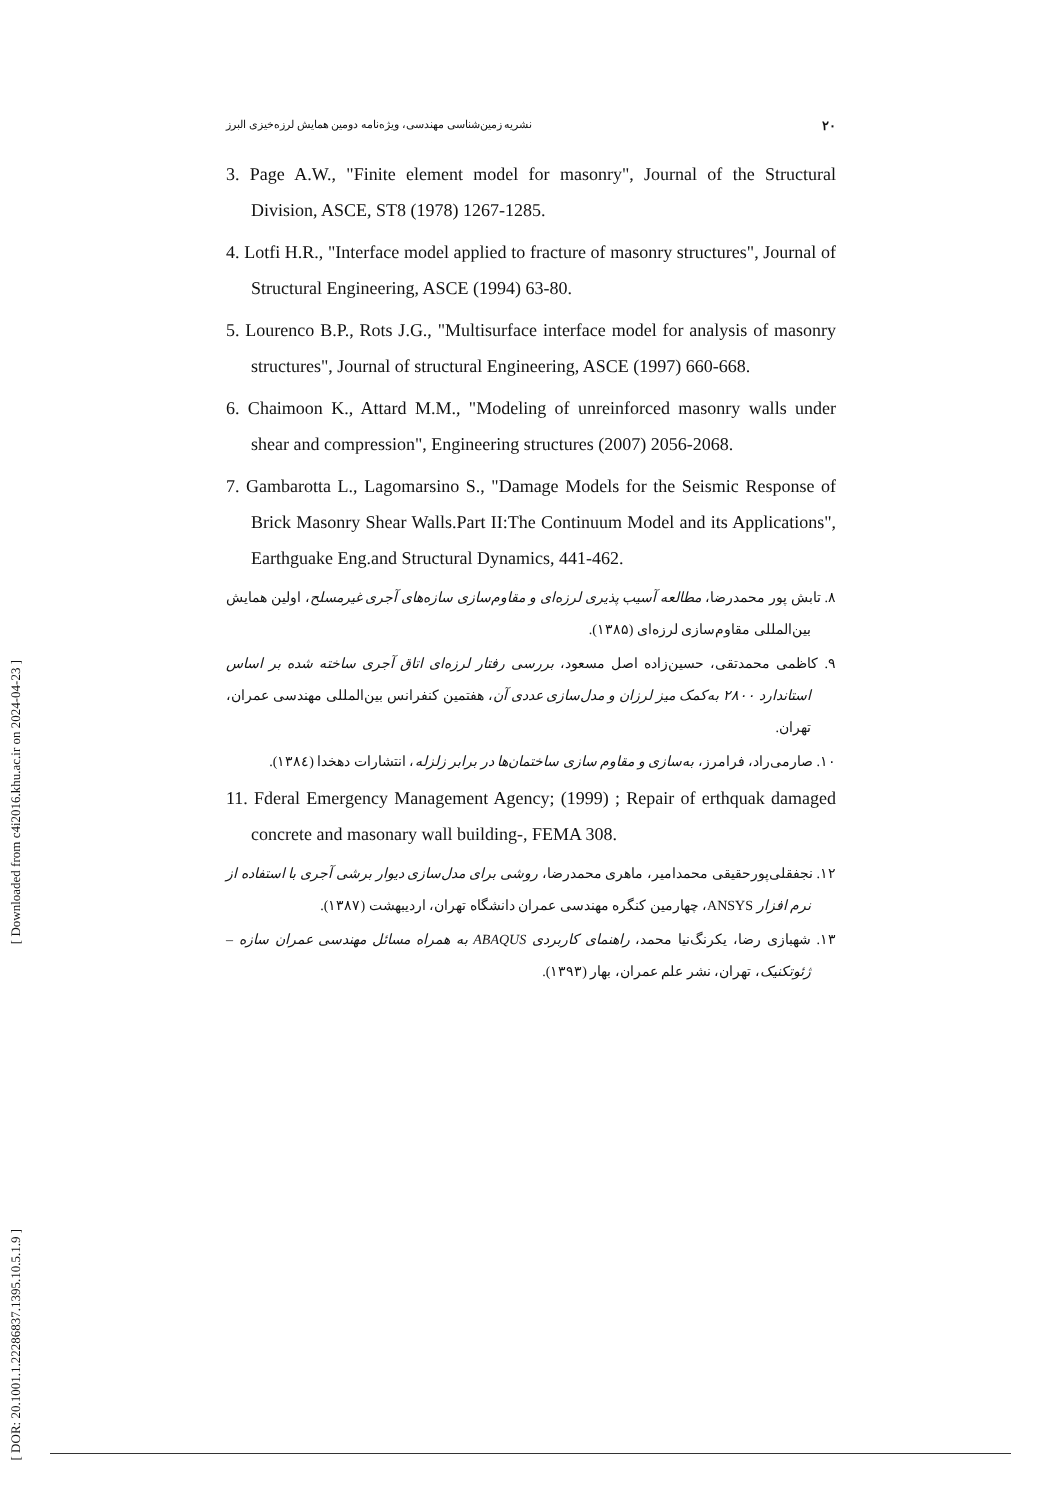۲۰ نشریه زمین‌شناسی مهندسی، ویژه‌نامه دومین همایش لرزه‌خیزی البرز
3. Page A.W., "Finite element model for masonry", Journal of the Structural Division, ASCE, ST8 (1978) 1267-1285.
4. Lotfi H.R., "Interface model applied to fracture of masonry structures", Journal of Structural Engineering, ASCE (1994) 63-80.
5. Lourenco B.P., Rots J.G., "Multisurface interface model for analysis of masonry structures", Journal of structural Engineering, ASCE (1997) 660-668.
6. Chaimoon K., Attard M.M., "Modeling of unreinforced masonry walls under shear and compression", Engineering structures (2007) 2056-2068.
7. Gambarotta L., Lagomarsino S., "Damage Models for the Seismic Response of Brick Masonry Shear Walls.Part II:The Continuum Model and its Applications", Earthguake Eng.and Structural Dynamics, 441-462.
۸. تابش پور محمدرضا، مطالعه آسیب پذیری لرزه‌ای و مقاوم‌سازی سازه‌های آجری غیرمسلح، اولین همایش بین‌المللی مقاوم‌سازی لرزه‌ای (۱۳۸۵).
۹. کاظمی محمدتقی، حسین‌زاده اصل مسعود، بررسی رفتار لرزه‌ای اتاق آجری ساخته شده بر اساس استاندارد ۲۸۰۰ به‌کمک میز لرزان و مدل‌سازی عددی آن، هفتمین کنفرانس بین‌المللی مهندسی عمران، تهران.
۱۰. صارمی‌راد، فرامرز، به‌سازی و مقاوم سازی ساختمان‌ها در برابر زلزله، انتشارات دهخدا (۱۳۸٤).
11. Fderal Emergency Management Agency; (1999) ; Repair of erthquak damaged concrete and masonary wall building-, FEMA 308.
۱۲. نجفقلی‌پورحقیقی محمدامیر، ماهری محمدرضا، روشی برای مدل‌سازی دیوار برشی آجری با استفاده از نرم افزار ANSYS، چهارمین کنگره مهندسی عمران دانشگاه تهران، اردیبهشت (۱۳۸۷).
۱۳. شهبازی رضا، یکرنگ‌نیا محمد، راهنمای کاربردی ABAQUS به همراه مسائل مهندسی عمران سازه – ژئوتکنیک، تهران، نشر علم عمران، بهار (۱۳۹۳).
[ Downloaded from c4i2016.khu.ac.ir on 2024-04-23 ]
[ DOR: 20.1001.1.22286837.1395.10.5.1.9 ]